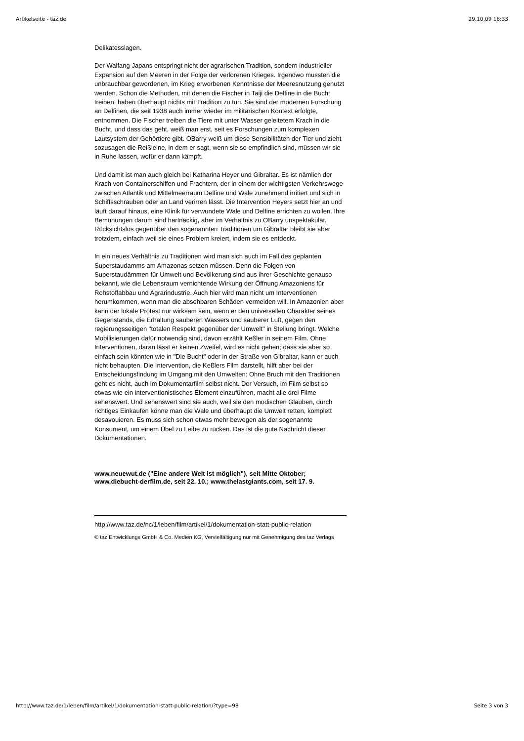Artikelseite - taz.de 29.10.09 18:33
Delikatesslagen.
Der Walfang Japans entspringt nicht der agrarischen Tradition, sondern industrieller Expansion auf den Meeren in der Folge der verlorenen Krieges. Irgendwo mussten die unbrauchbar gewordenen, im Krieg erworbenen Kenntnisse der Meeresnutzung genutzt werden. Schon die Methoden, mit denen die Fischer in Taiji die Delfine in die Bucht treiben, haben überhaupt nichts mit Tradition zu tun. Sie sind der modernen Forschung an Delfinen, die seit 1938 auch immer wieder im militärischen Kontext erfolgte, entnommen. Die Fischer treiben die Tiere mit unter Wasser geleitetem Krach in die Bucht, und dass das geht, weiß man erst, seit es Forschungen zum komplexen Lautsystem der Gehörtiere gibt. OBarry weiß um diese Sensibilitäten der Tier und zieht sozusagen die Reißleine, in dem er sagt, wenn sie so empfindlich sind, müssen wir sie in Ruhe lassen, wofür er dann kämpft.
Und damit ist man auch gleich bei Katharina Heyer und Gibraltar. Es ist nämlich der Krach von Containerschiffen und Frachtern, der in einem der wichtigsten Verkehrswege zwischen Atlantik und Mittelmeerraum Delfine und Wale zunehmend irritiert und sich in Schiffsschrauben oder an Land verirren lässt. Die Intervention Heyers setzt hier an und läuft darauf hinaus, eine Klinik für verwundete Wale und Delfine errichten zu wollen. Ihre Bemühungen darum sind hartnäckig, aber im Verhältnis zu OBarry unspektakulär. Rücksichtslos gegenüber den sogenannten Traditionen um Gibraltar bleibt sie aber trotzdem, einfach weil sie eines Problem kreiert, indem sie es entdeckt.
In ein neues Verhältnis zu Traditionen wird man sich auch im Fall des geplanten Superstaudamms am Amazonas setzen müssen. Denn die Folgen von Superstaudämmen für Umwelt und Bevölkerung sind aus ihrer Geschichte genauso bekannt, wie die Lebensraum vernichtende Wirkung der Öffnung Amazoniens für Rohstoffabbau und Agrarindustrie. Auch hier wird man nicht um Interventionen herumkommen, wenn man die absehbaren Schäden vermeiden will. In Amazonien aber kann der lokale Protest nur wirksam sein, wenn er den universellen Charakter seines Gegenstands, die Erhaltung sauberen Wassers und sauberer Luft, gegen den regierungsseitigen "totalen Respekt gegenüber der Umwelt" in Stellung bringt. Welche Mobilisierungen dafür notwendig sind, davon erzählt Keßler in seinem Film. Ohne Interventionen, daran lässt er keinen Zweifel, wird es nicht gehen; dass sie aber so einfach sein könnten wie in "Die Bucht" oder in der Straße von Gibraltar, kann er auch nicht behaupten. Die Intervention, die Keßlers Film darstellt, hilft aber bei der Entscheidungsfindung im Umgang mit den Umwelten: Ohne Bruch mit den Traditionen geht es nicht, auch im Dokumentarfilm selbst nicht. Der Versuch, im Film selbst so etwas wie ein interventionistisches Element einzuführen, macht alle drei Filme sehenswert. Und sehenswert sind sie auch, weil sie den modischen Glauben, durch richtiges Einkaufen könne man die Wale und überhaupt die Umwelt retten, komplett desavouieren. Es muss sich schon etwas mehr bewegen als der sogenannte Konsument, um einem Übel zu Leibe zu rücken. Das ist die gute Nachricht dieser Dokumentationen.
www.neuewut.de ("Eine andere Welt ist möglich"), seit Mitte Oktober; www.diebucht-derfilm.de, seit 22. 10.; www.thelastgiants.com, seit 17. 9.
http://www.taz.de/nc/1/leben/film/artikel/1/dokumentation-statt-public-relation
© taz Entwicklungs GmbH & Co. Medien KG, Vervielfältigung nur mit Genehmigung des taz Verlags
http://www.taz.de/1/leben/film/artikel/1/dokumentation-statt-public-relation/?type=98 Seite 3 von 3